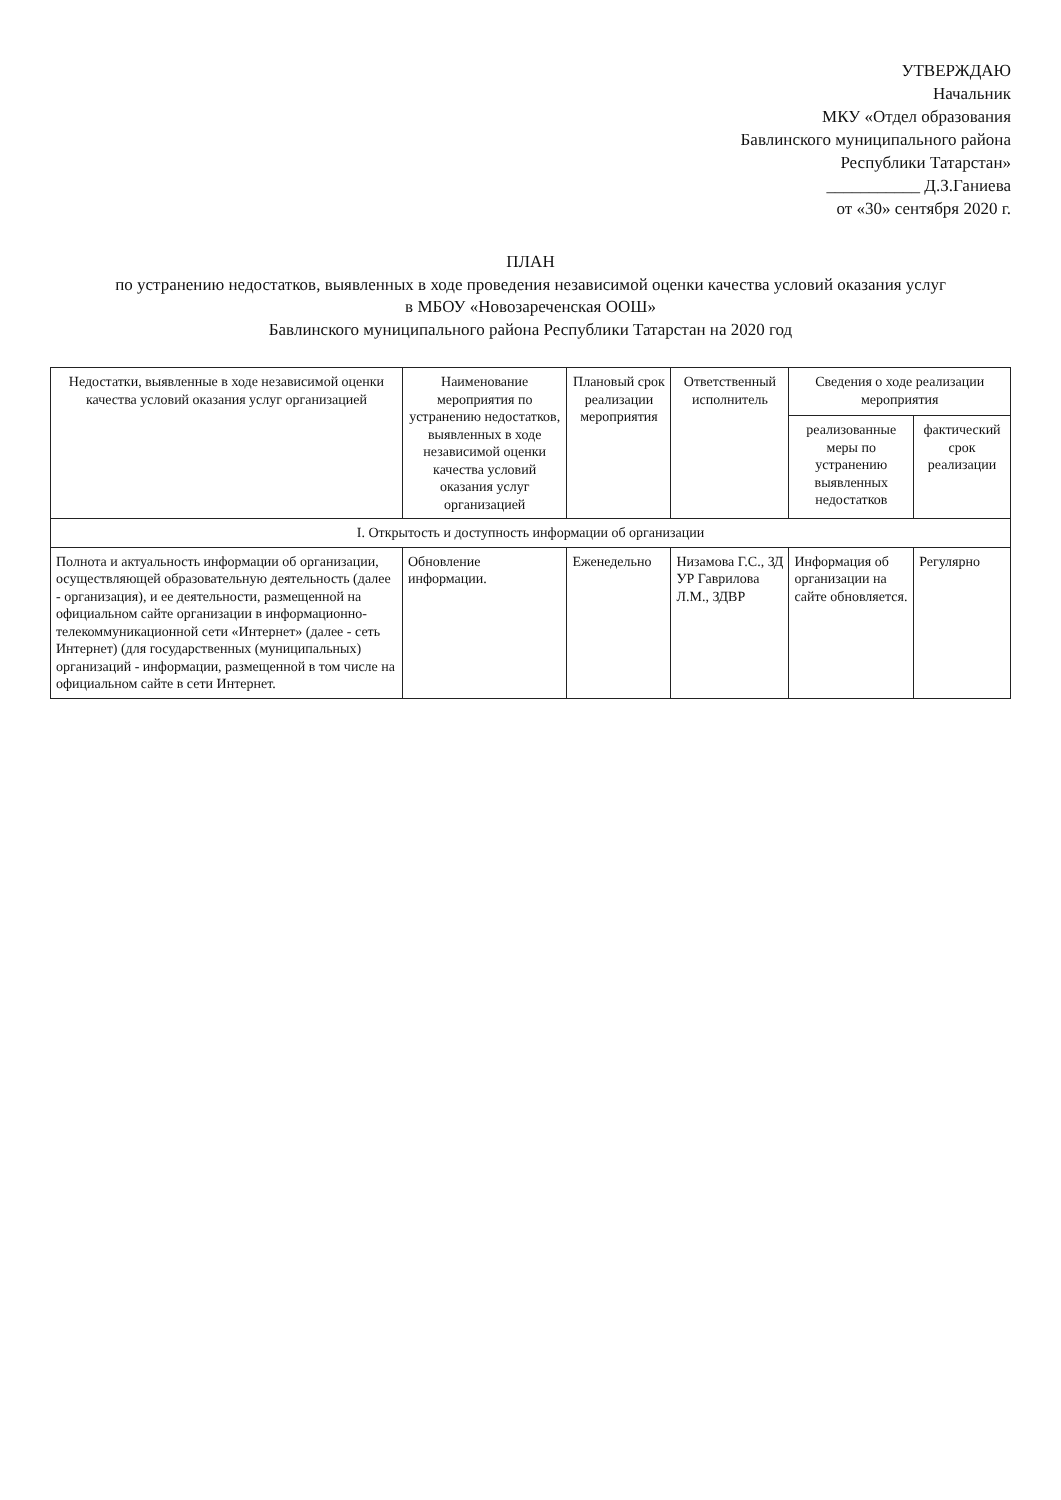УТВЕРЖДАЮ
Начальник
МКУ «Отдел образования
Бавлинского муниципального района
Республики Татарстан»
___________ Д.З.Ганиева
от «30» сентября 2020 г.
ПЛАН
по устранению недостатков, выявленных в ходе проведения независимой оценки качества условий оказания услуг
в МБОУ «Новозареченская ООШ»
Бавлинского муниципального района Республики Татарстан на 2020 год
| Недостатки, выявленные в ходе независимой оценки качества условий оказания услуг организацией | Наименование мероприятия по устранению недостатков, выявленных в ходе независимой оценки качества условий оказания услуг организацией | Плановый срок реализации мероприятия | Ответственный исполнитель | Сведения о ходе реализации мероприятия | |
| --- | --- | --- | --- | --- | --- |
| | | | | реализованные меры по устранению выявленных недостатков | фактический срок реализации |
| I. Открытость и доступность информации об организации | | | | | |
| Полнота и актуальность информации об организации, осуществляющей образовательную деятельность (далее - организация), и ее деятельности, размещенной на официальном сайте организации в информационно-телекоммуникационной сети «Интернет» (далее - сеть Интернет) (для государственных (муниципальных) организаций - информации, размещенной в том числе на официальном сайте в сети Интернет. | Обновление информации. | Еженедельно | Низамова Г.С., ЗД УР Гаврилова Л.М., ЗДВР | Информация об организации на сайте обновляется. | Регулярно |